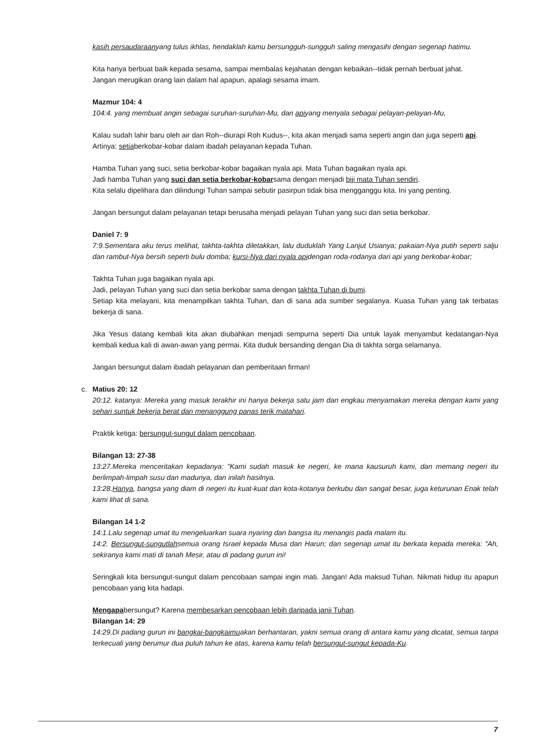kasih persaudaraanyang tulus ikhlas, hendaklah kamu bersungguh-sungguh saling mengasihi dengan segenap hatimu.
Kita hanya berbuat baik kepada sesama, sampai membalas kejahatan dengan kebaikan--tidak pernah berbuat jahat.
Jangan merugikan orang lain dalam hal apapun, apalagi sesama imam.
Mazmur 104: 4
104:4. yang membuat angin sebagai suruhan-suruhan-Mu, dan apiyang menyala sebagai pelayan-pelayan-Mu,
Kalau sudah lahir baru oleh air dan Roh--diurapi Roh Kudus--, kita akan menjadi sama seperti angin dan juga seperti api.
Artinya: setiaberkobar-kobar dalam ibadah pelayanan kepada Tuhan.
Hamba Tuhan yang suci, setia berkobar-kobar bagaikan nyala api. Mata Tuhan bagaikan nyala api.
Jadi hamba Tuhan yang suci dan setia berkobar-kobarsama dengan menjadi biji mata Tuhan sendiri.
Kita selalu dipelihara dan dilindungi Tuhan sampai sebutir pasirpun tidak bisa mengganggu kita. Ini yang penting.
Jangan bersungut dalam pelayanan tetapi berusaha menjadi pelayan Tuhan yang suci dan setia berkobar.
Daniel 7: 9
7:9.Sementara aku terus melihat, takhta-takhta diletakkan, lalu duduklah Yang Lanjut Usianya; pakaian-Nya putih seperti salju dan rambut-Nya bersih seperti bulu domba; kursi-Nya dari nyala apidengan roda-rodanya dari api yang berkobar-kobar;
Takhta Tuhan juga bagaikan nyala api.
Jadi, pelayan Tuhan yang suci dan setia berkobar sama dengan takhta Tuhan di bumi.
Setiap kita melayani, kita menampilkan takhta Tuhan, dan di sana ada sumber segalanya. Kuasa Tuhan yang tak terbatas bekerja di sana.
Jika Yesus datang kembali kita akan diubahkan menjadi sempurna seperti Dia untuk layak menyambut kedatangan-Nya kembali kedua kali di awan-awan yang permai. Kita duduk bersanding dengan Dia di takhta sorga selamanya.
Jangan bersungut dalam ibadah pelayanan dan pemberitaan firman!
c. Matius 20: 12
20:12. katanya: Mereka yang masuk terakhir ini hanya bekerja satu jam dan engkau menyamakan mereka dengan kami yang sehari suntuk bekerja berat dan menanggung panas terik matahari.
Praktik ketiga: bersungut-sungut dalam pencobaan.
Bilangan 13: 27-38
13:27.Mereka menceritakan kepadanya: "Kami sudah masuk ke negeri, ke mana kausuruh kami, dan memang negeri itu berlimpah-limpah susu dan madunya, dan inilah hasilnya.
13:28.Hanya, bangsa yang diam di negeri itu kuat-kuat dan kota-kotanya berkubu dan sangat besar, juga keturunan Enak telah kami lihat di sana.
Bilangan 14 1-2
14:1.Lalu segenap umat itu mengeluarkan suara nyaring dan bangsa itu menangis pada malam itu.
14:2. Bersungut-sungutlahsemua orang Israel kepada Musa dan Harun; dan segenap umat itu berkata kepada mereka: "Ah, sekiranya kami mati di tanah Mesir, atau di padang gurun ini!
Seringkali kita bersungut-sungut dalam pencobaan sampai ingin mati. Jangan! Ada maksud Tuhan. Nikmati hidup itu apapun pencobaan yang kita hadapi.
Mengapabersungut? Karena membesarkan pencobaan lebih daripada janji Tuhan.
Bilangan 14: 29
14:29.Di padang gurun ini bangkai-bangkaimuakan berhantaran, yakni semua orang di antara kamu yang dicatat, semua tanpa terkecuali yang berumur dua puluh tahun ke atas, karena kamu telah bersungut-sungut kepada-Ku.
7